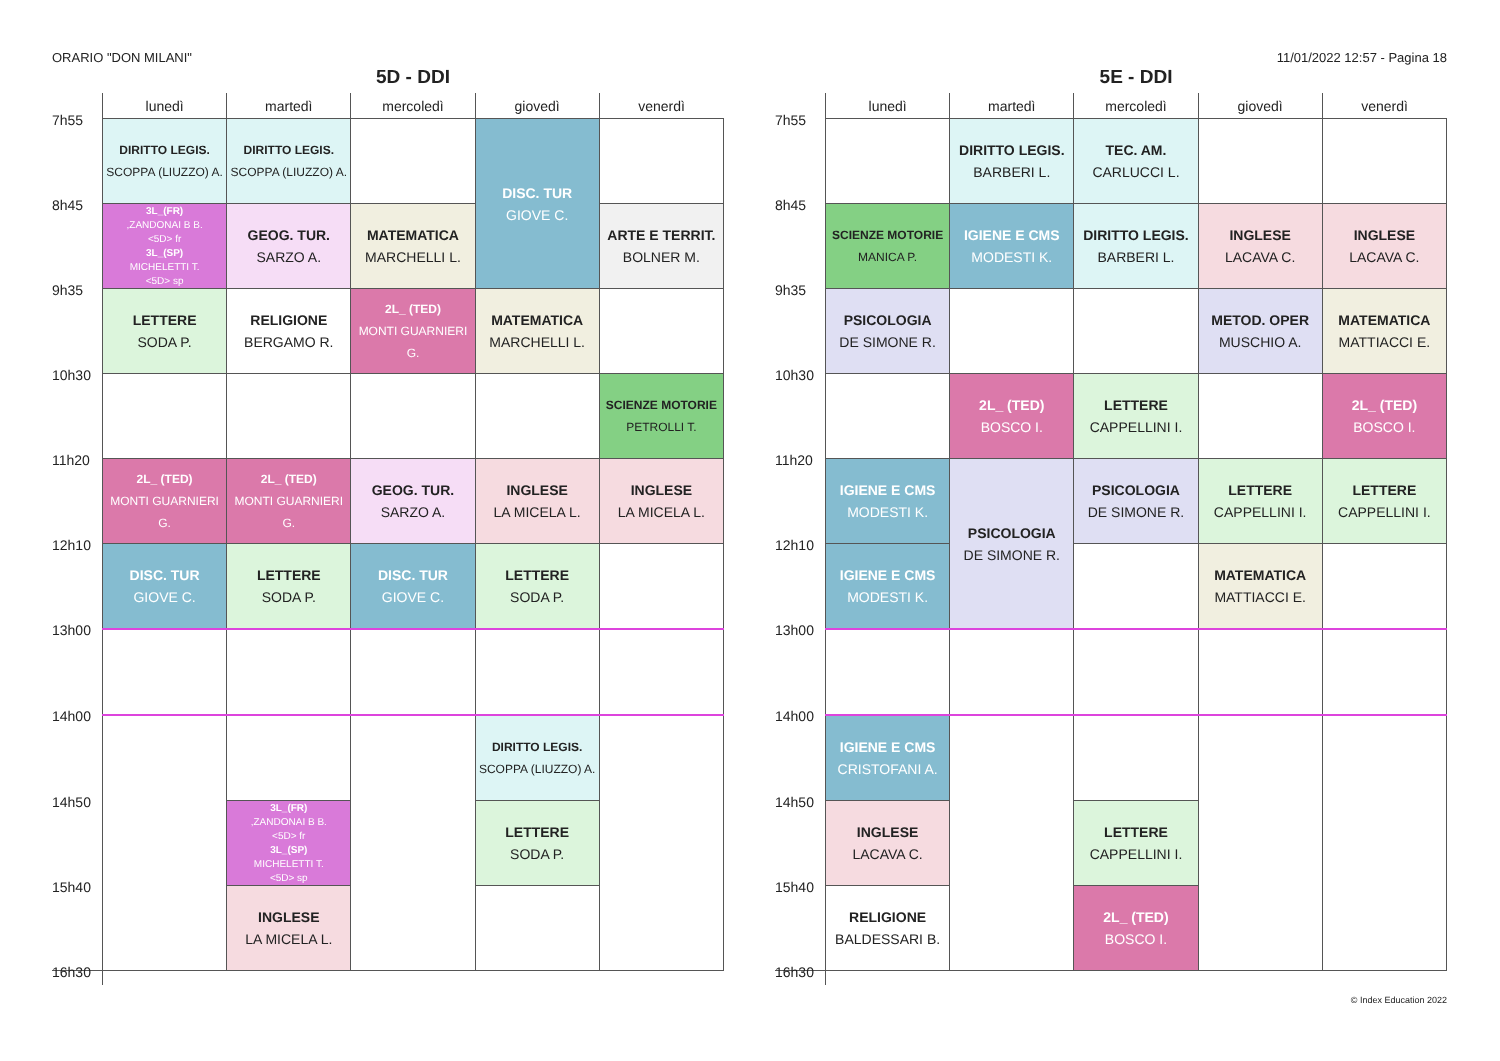ORARIO "DON MILANI" 11/01/2022 12:57 - Pagina 18
5D - DDI
| | lunedì | martedì | mercoledì | giovedì | venerdì |
| --- | --- | --- | --- | --- | --- |
| 7h55 | DIRITTO LEGIS. SCOPPA (LIUZZO) A. | DIRITTO LEGIS. SCOPPA (LIUZZO) A. | | DISC. TUR GIOVE C. | |
| 8h45 | 3L_(FR) ,ZANDONAI B B. <5D> fr 3L_(SP) MICHELETTI T. <5D> sp | GEOG. TUR. SARZO A. | MATEMATICA MARCHELLI L. | | ARTE E TERRIT. BOLNER M. |
| 9h35 | LETTERE SODA P. | RELIGIONE BERGAMO R. | 2L_ (TED) MONTI GUARNIERI G. | MATEMATICA MARCHELLI L. | |
| 10h30 | | | | | SCIENZE MOTORIE PETROLLI T. |
| 11h20 | 2L_ (TED) MONTI GUARNIERI G. | 2L_ (TED) MONTI GUARNIERI G. | GEOG. TUR. SARZO A. | INGLESE LA MICELA L. | INGLESE LA MICELA L. |
| 12h10 | DISC. TUR GIOVE C. | LETTERE SODA P. | DISC. TUR GIOVE C. | LETTERE SODA P. | |
| 13h00 | | | | | |
| 14h00 | | | | DIRITTO LEGIS. SCOPPA (LIUZZO) A. | |
| 14h50 | | 3L_(FR) ,ZANDONAI B B. <5D> fr 3L_(SP) MICHELETTI T. <5D> sp | | LETTERE SODA P. | |
| 15h40 | | INGLESE LA MICELA L. | | | |
| 16h30 | | | | | |
5E - DDI
| | lunedì | martedì | mercoledì | giovedì | venerdì |
| --- | --- | --- | --- | --- | --- |
| 7h55 | | DIRITTO LEGIS. BARBERI L. | TEC. AM. CARLUCCI L. | | |
| 8h45 | SCIENZE MOTORIE MANICA P. | IGIENE E CMS MODESTI K. | DIRITTO LEGIS. BARBERI L. | INGLESE LACAVA C. | INGLESE LACAVA C. |
| 9h35 | PSICOLOGIA DE SIMONE R. | | | METOD. OPER MUSCHIO A. | MATEMATICA MATTIACCI E. |
| 10h30 | | 2L_ (TED) BOSCO I. | LETTERE CAPPELLINI I. | | 2L_ (TED) BOSCO I. |
| 11h20 | IGIENE E CMS MODESTI K. | PSICOLOGIA DE SIMONE R. | PSICOLOGIA DE SIMONE R. | LETTERE CAPPELLINI I. | LETTERE CAPPELLINI I. |
| 12h10 | IGIENE E CMS MODESTI K. | | | MATEMATICA MATTIACCI E. | |
| 13h00 | | | | | |
| 14h00 | IGIENE E CMS CRISTOFANI A. | | | | |
| 14h50 | INGLESE LACAVA C. | | LETTERE CAPPELLINI I. | | |
| 15h40 | RELIGIONE BALDESSARI B. | | 2L_ (TED) BOSCO I. | | |
| 16h30 | | | | | |
© Index Education 2022